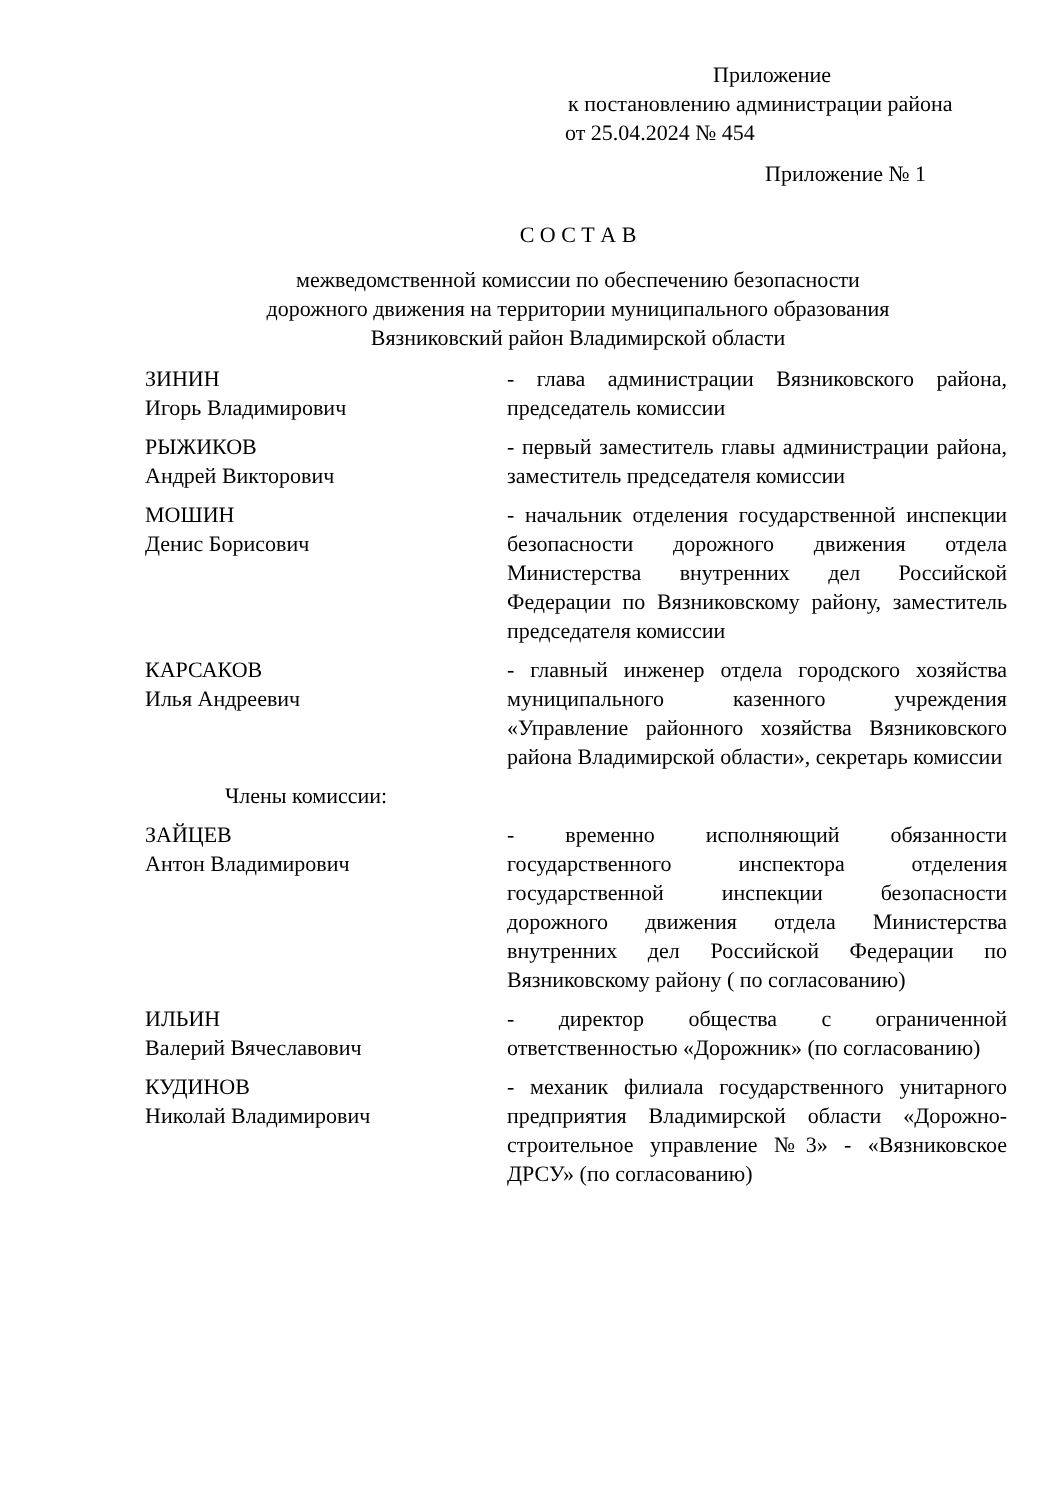Приложение
к постановлению администрации района
от 25.04.2024 № 454
Приложение № 1
С О С Т А В
межведомственной комиссии по обеспечению безопасности
дорожного движения на территории муниципального образования
Вязниковский район Владимирской области
ЗИНИН
Игорь Владимирович
- глава администрации Вязниковского района, председатель комиссии
РЫЖИКОВ
Андрей Викторович
- первый заместитель главы администрации района, заместитель председателя комиссии
МОШИН
Денис Борисович
- начальник отделения государственной инспекции безопасности дорожного движения отдела Министерства внутренних дел Российской Федерации по Вязниковскому району, заместитель председателя комиссии
КАРСАКОВ
Илья Андреевич
- главный инженер отдела городского хозяйства муниципального казенного учреждения «Управление районного хозяйства Вязниковского района Владимирской области», секретарь комиссии
Члены комиссии:
ЗАЙЦЕВ
Антон Владимирович
- временно исполняющий обязанности государственного инспектора отделения государственной инспекции безопасности дорожного движения отдела Министерства внутренних дел Российской Федерации по Вязниковскому району ( по согласованию)
ИЛЬИН
Валерий Вячеславович
- директор общества с ограниченной ответственностью «Дорожник» (по согласованию)
КУДИНОВ
Николай Владимирович
- механик филиала государственного унитарного предприятия Владимирской области «Дорожно-строительное управление №3» - «Вязниковское ДРСУ» (по согласованию)